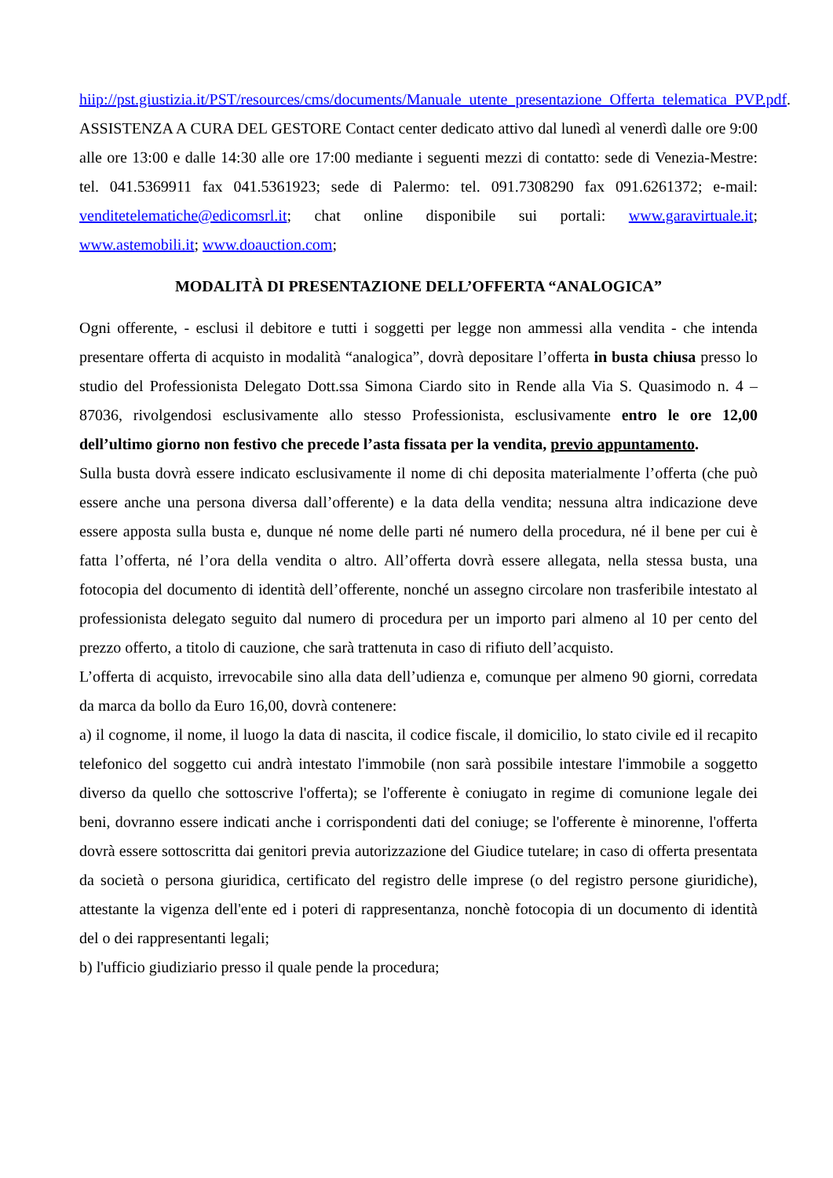hiip://pst.giustizia.it/PST/resources/cms/documents/Manuale_utente_presentazione_Offerta_telematica_PVP.pdf.
ASSISTENZA A CURA DEL GESTORE Contact center dedicato attivo dal lunedì al venerdì dalle ore 9:00 alle ore 13:00 e dalle 14:30 alle ore 17:00 mediante i seguenti mezzi di contatto: sede di Venezia-Mestre: tel. 041.5369911 fax 041.5361923; sede di Palermo: tel. 091.7308290 fax 091.6261372; e-mail: venditetelematiche@edicomsrl.it; chat online disponibile sui portali: www.garavirtuale.it; www.astemobili.it; www.doauction.com;
MODALITÀ DI PRESENTAZIONE DELL’OFFERTA “ANALOGICA”
Ogni offerente, - esclusi il debitore e tutti i soggetti per legge non ammessi alla vendita - che intenda presentare offerta di acquisto in modalità “analogica”, dovrà depositare l’offerta in busta chiusa presso lo studio del Professionista Delegato Dott.ssa Simona Ciardo sito in Rende alla Via S. Quasimodo n. 4 – 87036, rivolgendosi esclusivamente allo stesso Professionista, esclusivamente entro le ore 12,00 dell’ultimo giorno non festivo che precede l’asta fissata per la vendita, previo appuntamento.
Sulla busta dovrà essere indicato esclusivamente il nome di chi deposita materialmente l’offerta (che può essere anche una persona diversa dall’offerente) e la data della vendita; nessuna altra indicazione deve essere apposta sulla busta e, dunque né nome delle parti né numero della procedura, né il bene per cui è fatta l’offerta, né l’ora della vendita o altro. All’offerta dovrà essere allegata, nella stessa busta, una fotocopia del documento di identità dell’offerente, nonché un assegno circolare non trasferibile intestato al professionista delegato seguito dal numero di procedura per un importo pari almeno al 10 per cento del prezzo offerto, a titolo di cauzione, che sarà trattenuta in caso di rifiuto dell’acquisto.
L’offerta di acquisto, irrevocabile sino alla data dell’udienza e, comunque per almeno 90 giorni, corredata da marca da bollo da Euro 16,00, dovrà contenere:
a) il cognome, il nome, il luogo la data di nascita, il codice fiscale, il domicilio, lo stato civile ed il recapito telefonico del soggetto cui andrà intestato l'immobile (non sarà possibile intestare l'immobile a soggetto diverso da quello che sottoscrive l'offerta); se l'offerente è coniugato in regime di comunione legale dei beni, dovranno essere indicati anche i corrispondenti dati del coniuge; se l'offerente è minorenne, l'offerta dovrà essere sottoscritta dai genitori previa autorizzazione del Giudice tutelare; in caso di offerta presentata da società o persona giuridica, certificato del registro delle imprese (o del registro persone giuridiche), attestante la vigenza dell'ente ed i poteri di rappresentanza, nonchè fotocopia di un documento di identità del o dei rappresentanti legali;
b) l'ufficio giudiziario presso il quale pende la procedura;